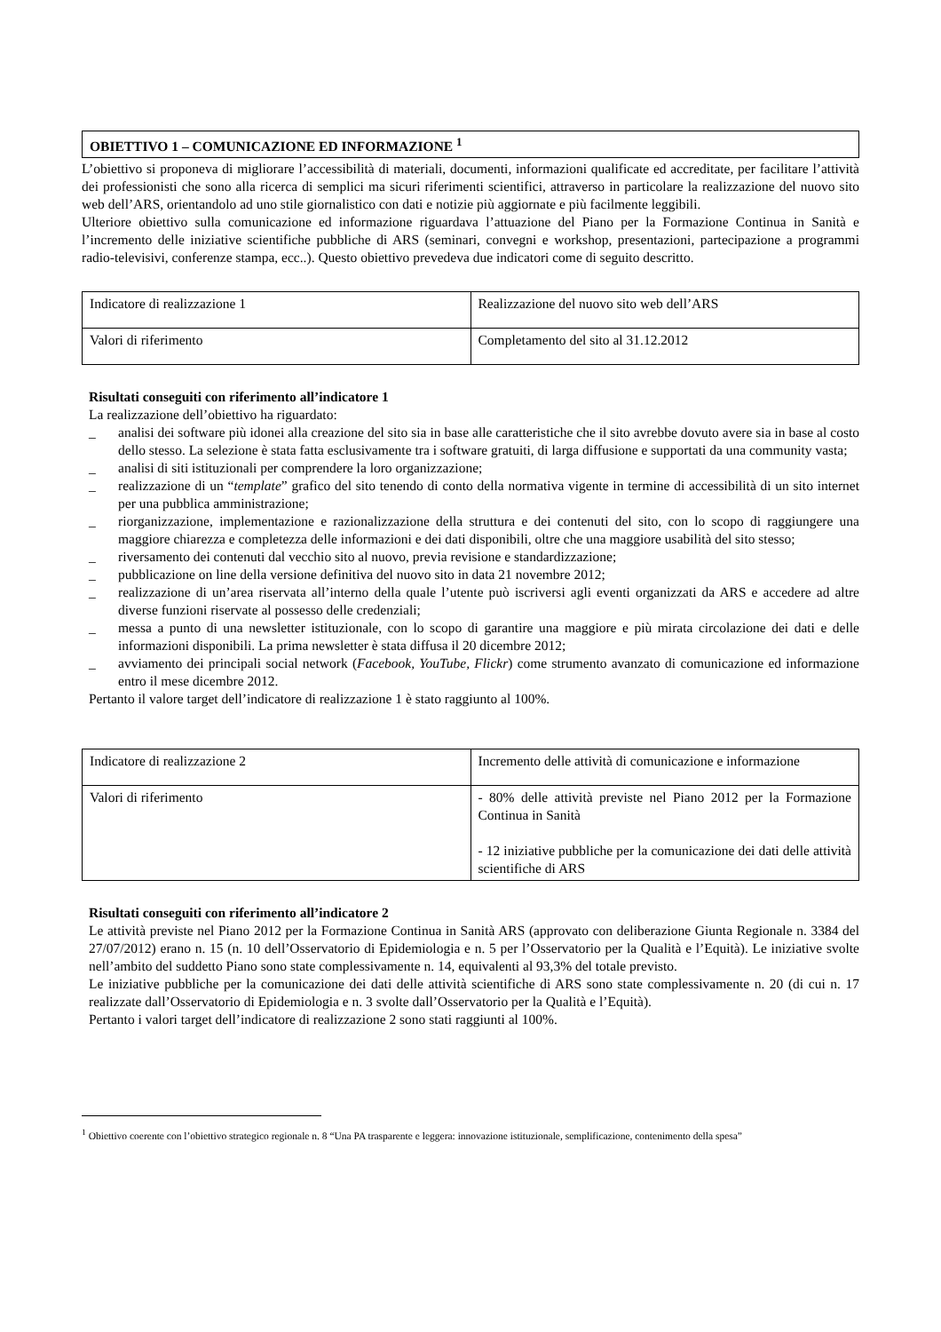OBIETTIVO 1 – COMUNICAZIONE ED INFORMAZIONE <sup>1</sup>
L’obiettivo si proponeva di migliorare l’accessibilità di materiali, documenti, informazioni qualificate ed accreditate, per facilitare l’attività dei professionisti che sono alla ricerca di semplici ma sicuri riferimenti scientifici, attraverso in particolare la realizzazione del nuovo sito web dell’ARS, orientandolo ad uno stile giornalistico con dati e notizie più aggiornate e più facilmente leggibili.
Ulteriore obiettivo sulla comunicazione ed informazione riguardava l’attuazione del Piano per la Formazione Continua in Sanità e l’incremento delle iniziative scientifiche pubbliche di ARS (seminari, convegni e workshop, presentazioni, partecipazione a programmi radio-televisivi, conferenze stampa, ecc..). Questo obiettivo prevedeva due indicatori come di seguito descritto.
| Indicatore di realizzazione 1 | Realizzazione del nuovo sito web dell’ARS |
| Valori di riferimento | Completamento del sito al 31.12.2012 |
Risultati conseguiti con riferimento all’indicatore 1
La realizzazione dell’obiettivo ha riguardato:
_ analisi dei software più idonei alla creazione del sito sia in base alle caratteristiche che il sito avrebbe dovuto avere sia in base al costo dello stesso. La selezione è stata fatta esclusivamente tra i software gratuiti, di larga diffusione e supportati da una community vasta;
_ analisi di siti istituzionali per comprendere la loro organizzazione;
_ realizzazione di un “template” grafico del sito tenendo di conto della normativa vigente in termine di accessibilità di un sito internet per una pubblica amministrazione;
_ riorganizzazione, implementazione e razionalizzazione della struttura e dei contenuti del sito, con lo scopo di raggiungere una maggiore chiarezza e completezza delle informazioni e dei dati disponibili, oltre che una maggiore usabilità del sito stesso;
_ riversamento dei contenuti dal vecchio sito al nuovo, previa revisione e standardizzazione;
_ pubblicazione on line della versione definitiva del nuovo sito in data 21 novembre 2012;
_ realizzazione di un’area riservata all’interno della quale l’utente può iscriversi agli eventi organizzati da ARS e accedere ad altre diverse funzioni riservate al possesso delle credenziali;
_ messa a punto di una newsletter istituzionale, con lo scopo di garantire una maggiore e più mirata circolazione dei dati e delle informazioni disponibili. La prima newsletter è stata diffusa il 20 dicembre 2012;
_ avviamento dei principali social network (Facebook, YouTube, Flickr) come strumento avanzato di comunicazione ed informazione entro il mese dicembre 2012.
Pertanto il valore target dell’indicatore di realizzazione 1 è stato raggiunto al 100%.
| Indicatore di realizzazione 2 | Incremento delle attività di comunicazione e informazione |
| Valori di riferimento | - 80% delle attività previste nel Piano 2012 per la Formazione Continua in Sanità - 12 iniziative pubbliche per la comunicazione dei dati delle attività scientifiche di ARS |
Risultati conseguiti con riferimento all’indicatore 2
Le attività previste nel Piano 2012 per la Formazione Continua in Sanità ARS (approvato con deliberazione Giunta Regionale n. 3384 del 27/07/2012) erano n. 15 (n. 10 dell’Osservatorio di Epidemiologia e n. 5 per l’Osservatorio per la Qualità e l’Equità). Le iniziative svolte nell’ambito del suddetto Piano sono state complessivamente n. 14, equivalenti al 93,3% del totale previsto.
Le iniziative pubbliche per la comunicazione dei dati delle attività scientifiche di ARS sono state complessivamente n. 20 (di cui n. 17 realizzate dall’Osservatorio di Epidemiologia e n. 3 svolte dall’Osservatorio per la Qualità e l’Equità).
Pertanto i valori target dell’indicatore di realizzazione 2 sono stati raggiunti al 100%.
<sup>1</sup> Obiettivo coerente con l’obiettivo strategico regionale n. 8 “Una PA trasparente e leggera: innovazione istituzionale, semplificazione, contenimento della spesa”